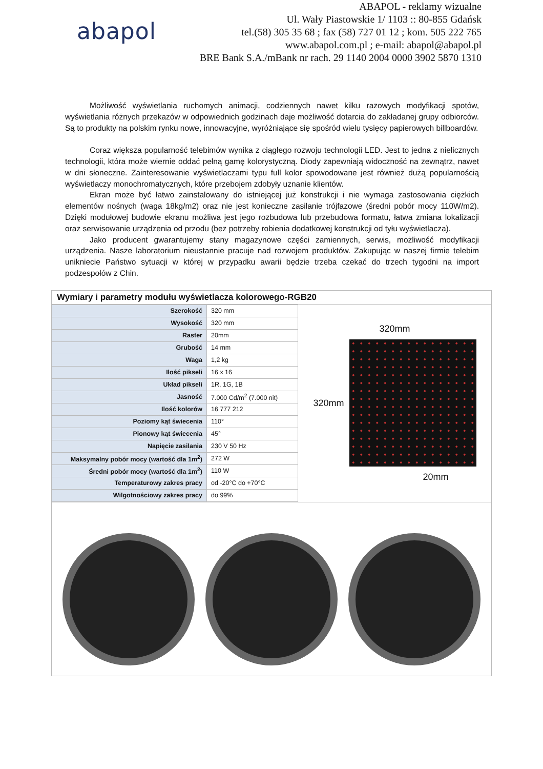abapol
ABAPOL - reklamy wizualne
Ul. Wały Piastowskie 1/ 1103 :: 80-855 Gdańsk
tel.(58) 305 35 68 ; fax (58) 727 01 12 ; kom. 505 222 765
www.abapol.com.pl ; e-mail: abapol@abapol.pl
BRE Bank S.A./mBank nr rach. 29 1140 2004 0000 3902 5870 1310
Możliwość wyświetlania ruchomych animacji, codziennych nawet kilku razowych modyfikacji spotów, wyświetlania różnych przekazów w odpowiednich godzinach daje możliwość dotarcia do zakładanej grupy odbiorców. Są to produkty na polskim rynku nowe, innowacyjne, wyróżniające się spośród wielu tysięcy papierowych billboardów.
Coraz większa popularność telebimów wynika z ciągłego rozwoju technologii LED. Jest to jedna z nielicznych technologii, która może wiernie oddać pełną gamę kolorystyczną. Diody zapewniają widoczność na zewnątrz, nawet w dni słoneczne. Zainteresowanie wyświetlaczami typu full kolor spowodowane jest również dużą popularnością wyświetlaczy monochromatycznych, które przebojem zdobyły uznanie klientów.
Ekran może być łatwo zainstalowany do istniejącej już konstrukcji i nie wymaga zastosowania ciężkich elementów nośnych (waga 18kg/m2) oraz nie jest konieczne zasilanie trójfazowe (średni pobór mocy 110W/m2). Dzięki modułowej budowie ekranu możliwa jest jego rozbudowa lub przebudowa formatu, łatwa zmiana lokalizacji oraz serwisowanie urządzenia od przodu (bez potrzeby robienia dodatkowej konstrukcji od tyłu wyświetlacza).
Jako producent gwarantujemy stany magazynowe części zamiennych, serwis, możliwość modyfikacji urządzenia. Nasze laboratorium nieustannie pracuje nad rozwojem produktów. Zakupując w naszej firmie telebim unikniecie Państwo sytuacji w której w przypadku awarii będzie trzeba czekać do trzech tygodni na import podzespołów z Chin.
Wymiary i parametry modułu wyświetlacza kolorowego-RGB20
| Szerokość | 320 mm |
| Wysokość | 320 mm |
| Raster | 20mm |
| Grubość | 14 mm |
| Waga | 1,2 kg |
| Ilość pikseli | 16 x 16 |
| Układ pikseli | 1R, 1G, 1B |
| Jasność | 7.000 Cd/m<sup>2</sup> (7.000 nit) |
| Ilość kolorów | 16 777 212 |
| Poziomy kąt świecenia | 110° |
| Pionowy kąt świecenia | 45° |
| Napięcie zasilania | 230 V 50 Hz |
| Maksymalny pobór mocy (wartość dla 1m<sup>2</sup>) | 272 W |
| Średni pobór mocy (wartość dla 1m<sup>2</sup>) | 110 W |
| Temperaturowy zakres pracy | od -20°C do +70°C |
| Wilgotnościowy zakres pracy | do 99% |
320mm
320mm
20mm